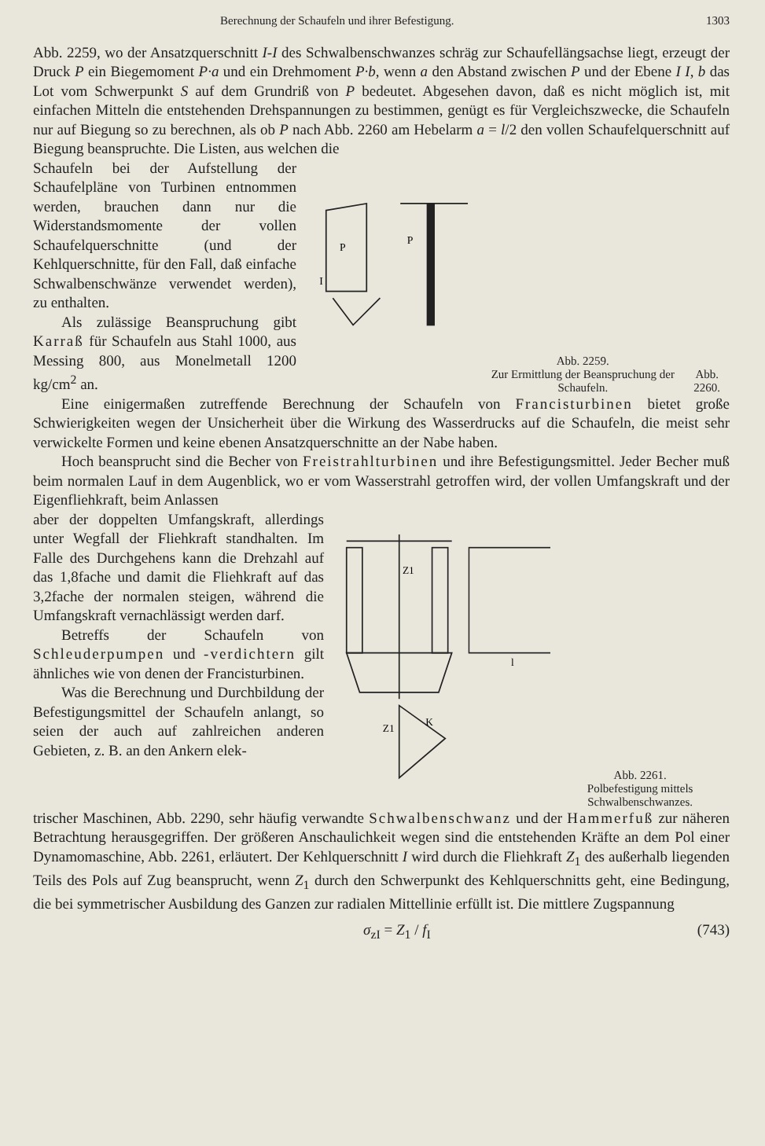Berechnung der Schaufeln und ihrer Befestigung. 1303
Abb. 2259, wo der Ansatzquerschnitt I-I des Schwalbenschwanzes schräg zur Schaufellängsachse liegt, erzeugt der Druck P ein Biegemoment P·a und ein Drehmoment P·b, wenn a den Abstand zwischen P und der Ebene I I, b das Lot vom Schwerpunkt S auf dem Grundriß von P bedeutet. Abgesehen davon, daß es nicht möglich ist, mit einfachen Mitteln die entstehenden Drehspannungen zu bestimmen, genügt es für Vergleichszwecke, die Schaufeln nur auf Biegung so zu berechnen, als ob P nach Abb. 2260 am Hebelarm a = l/2 den vollen Schaufelquerschnitt auf Biegung beanspruchte. Die Listen, aus welchen die
Schaufeln bei der Aufstellung der Schaufelpläne von Turbinen entnommen werden, brauchen dann nur die Widerstandsmomente der vollen Schaufelquerschnitte (und der Kehlquerschnitte, für den Fall, daß einfache Schwalbenschwänze verwendet werden), zu enthalten.
Als zulässige Beanspruchung gibt Karraß für Schaufeln aus Stahl 1000, aus Messing 800, aus Monelmetall 1200 kg/cm<sup>2</sup> an.
P
I
P
Abb. 2259.
Zur Ermittlung der Beanspruchung der Schaufeln.
Abb. 2260.
Eine einigermaßen zutreffende Berechnung der Schaufeln von Francisturbinen bietet große Schwierigkeiten wegen der Unsicherheit über die Wirkung des Wasserdrucks auf die Schaufeln, die meist sehr verwickelte Formen und keine ebenen Ansatzquerschnitte an der Nabe haben.
Hoch beansprucht sind die Becher von Freistrahlturbinen und ihre Befestigungsmittel. Jeder Becher muß beim normalen Lauf in dem Augenblick, wo er vom Wasserstrahl getroffen wird, der vollen Umfangskraft und der Eigenfliehkraft, beim Anlassen
aber der doppelten Umfangskraft, allerdings unter Wegfall der Fliehkraft standhalten. Im Falle des Durchgehens kann die Drehzahl auf das 1,8fache und damit die Fliehkraft auf das 3,2fache der normalen steigen, während die Umfangskraft vernachlässigt werden darf.
Betreffs der Schaufeln von Schleuderpumpen und -verdichtern gilt ähnliches wie von denen der Francisturbinen.
Was die Berechnung und Durchbildung der Befestigungsmittel der Schaufeln anlangt, so seien der auch auf zahlreichen anderen Gebieten, z. B. an den Ankern elek-
Z1
Z1
K
l
Abb. 2261.
Polbefestigung mittels Schwalbenschwanzes.
trischer Maschinen, Abb. 2290, sehr häufig verwandte Schwalbenschwanz und der Hammerfuß zur näheren Betrachtung herausgegriffen. Der größeren Anschaulichkeit wegen sind die entstehenden Kräfte an dem Pol einer Dynamomaschine, Abb. 2261, erläutert. Der Kehlquerschnitt I wird durch die Fliehkraft Z<sub>1</sub> des außerhalb liegenden Teils des Pols auf Zug beansprucht, wenn Z<sub>1</sub> durch den Schwerpunkt des Kehlquerschnitts geht, eine Bedingung, die bei symmetrischer Ausbildung des Ganzen zur radialen Mittellinie erfüllt ist. Die mittlere Zugspannung
σ<sub>zI</sub> = Z<sub>1</sub> / f<sub>I</sub> (743)